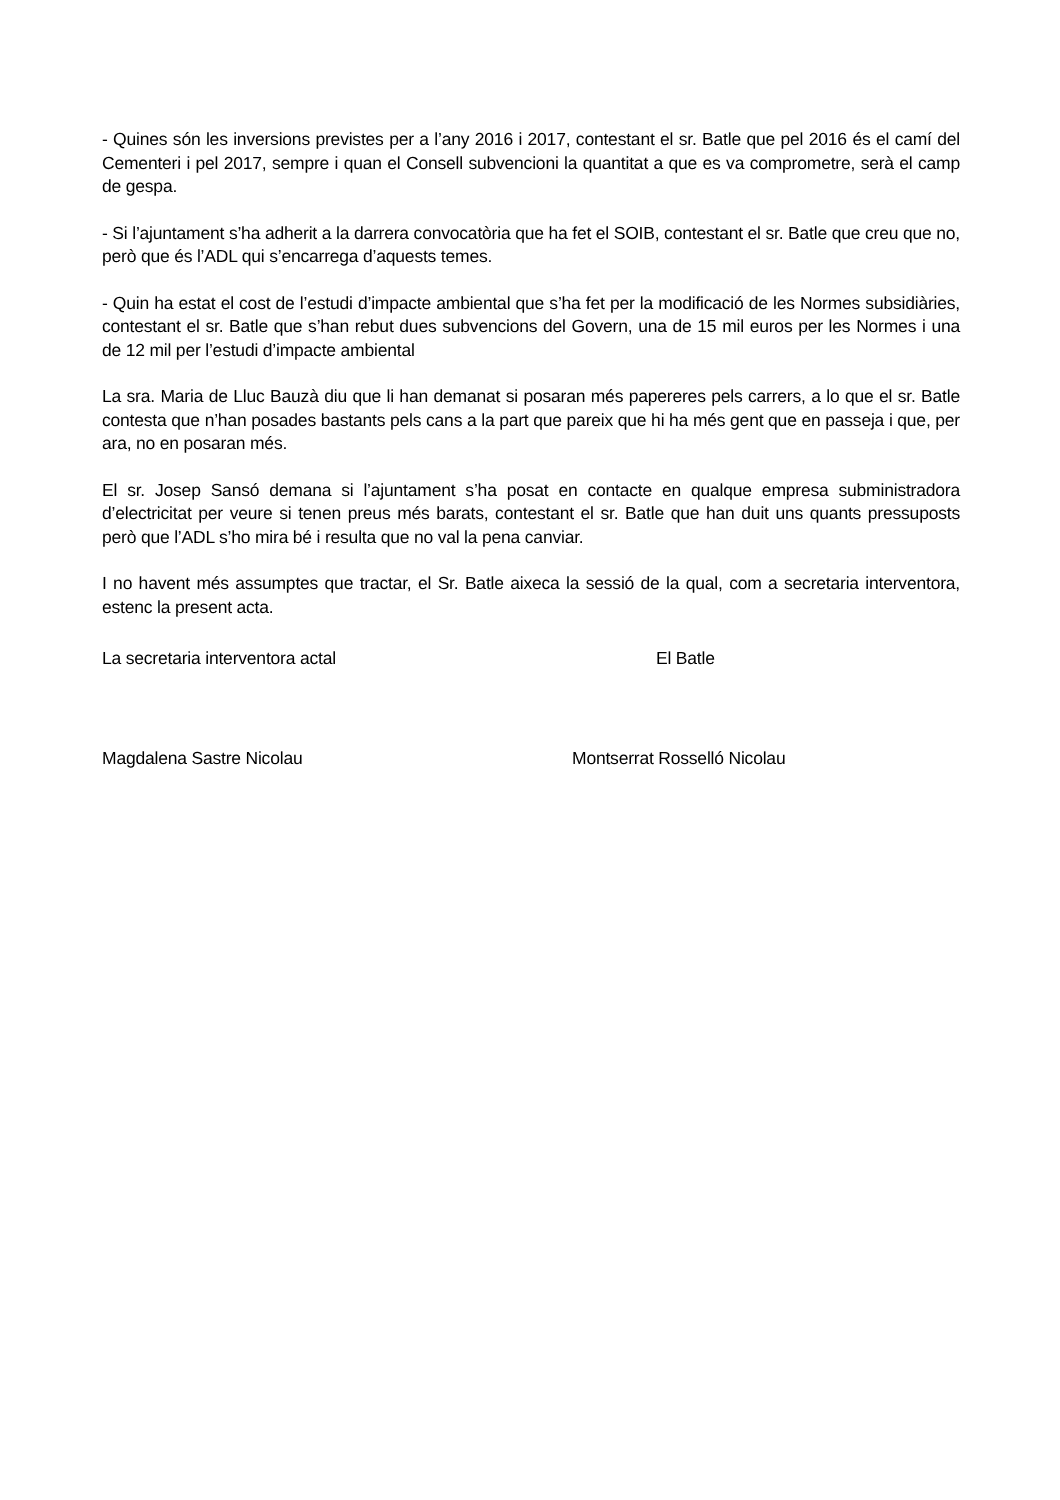- Quines són les inversions previstes per a l’any 2016 i 2017, contestant el sr. Batle que pel 2016 és el camí del Cementeri i pel 2017, sempre i quan el Consell subvencioni la quantitat a que es va comprometre, serà el camp de gespa.
- Si l’ajuntament s’ha adherit a la darrera convocatòria que ha fet el SOIB, contestant el sr. Batle que creu que no, però que és l’ADL qui s’encarrega d’aquests temes.
- Quin ha estat el cost de l’estudi d’impacte ambiental que s’ha fet per la modificació de les Normes subsidiàries, contestant el sr. Batle que s’han rebut dues subvencions del Govern, una de 15 mil euros per les Normes i una de 12 mil per l’estudi d’impacte ambiental
La sra. Maria de Lluc Bauzà diu que li han demanat si posaran més papereres pels carrers, a lo que el sr. Batle contesta que n’han posades bastants pels cans a la part que pareix que hi ha més gent que en passeja i que, per ara, no en posaran més.
El sr. Josep Sansó demana si l’ajuntament s’ha posat en contacte en qualque empresa subministradora d’electricitat per veure si tenen preus més barats, contestant el sr. Batle que han duit uns quants pressuposts però que l’ADL s’ho mira bé i resulta que no val la pena canviar.
I no havent més assumptes que tractar, el Sr. Batle aixeca la sessió de la qual, com a secretaria interventora, estenc la present acta.
La secretaria interventora actal El Batle
Magdalena Sastre Nicolau Montserrat Rosselló Nicolau